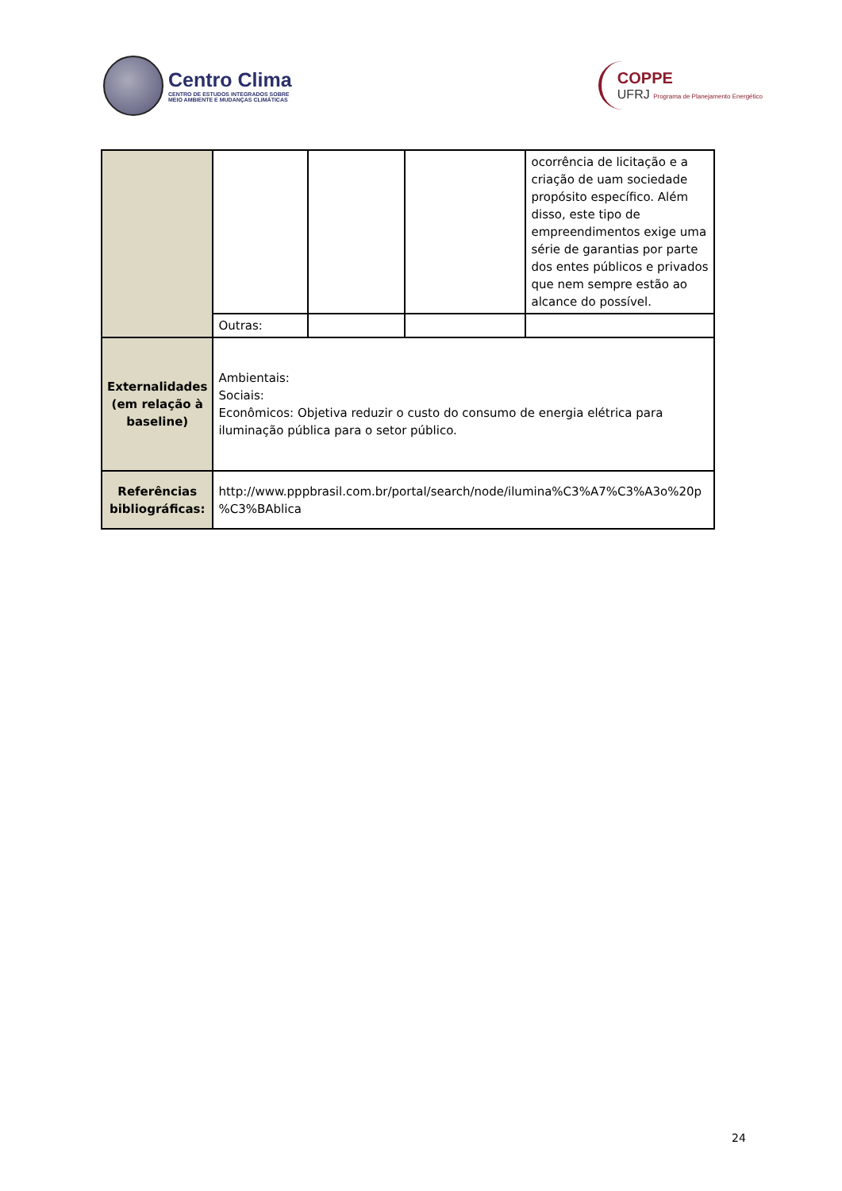Centro Clima
CENTRO DE ESTUDOS INTEGRADOS SOBRE
MEIO AMBIENTE E MUDANÇAS CLIMÁTICAS
COPPE
UFRJ Programa de Planejamento Energético
| | | | | ocorrência de licitação e a criação de uam sociedade propósito específico. Além disso, este tipo de empreendimentos exige uma série de garantias por parte dos entes públicos e privados que nem sempre estão ao alcance do possível. |
| | Outras: | | | |
| Externalidades (em relação à baseline) | Ambientais: Sociais: Econômicos: Objetiva reduzir o custo do consumo de energia elétrica para iluminação pública para o setor público. | | | |
| Referências bibliográficas: | http://www.pppbrasil.com.br/portal/search/node/ilumina%C3%A7%C3%A3o%20p %C3%BAblica | | | |
24